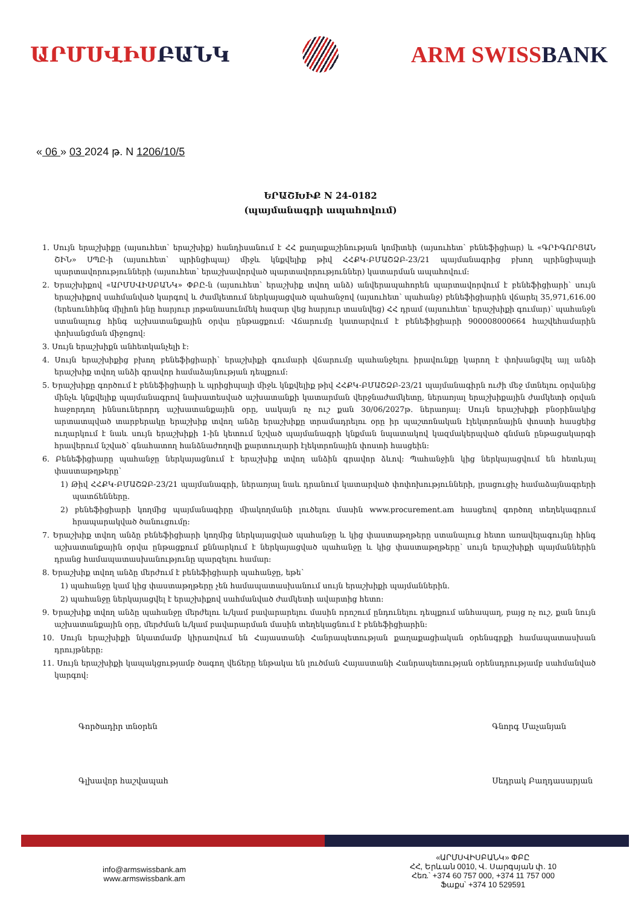ԱՐՄՍՎԻՍԲԱՆԿ ARM SWISSBANK
« 06 » 03 2024 թ. N 1206/10/5
ԵՐԱՇԽԻՔ N 24-0182
(պայմանագրի ապահովում)
1. Սույն երաշխիքը (այսուհետ՝ երաշխիք) հանդիսանում է ՀՀ քաղաքաշինության կոմիտեի (այսուհետ՝ բենեֆիցիար) և «ԳՐԻԳՈՐՅԱՆ ՇԻՆ» ՍՊԸ-ի (այսուհետ՝ պրինցիպալ) միջև կնքվելիք թիվ ՀՀՔԿ-ԲՄԱՇՁԲ-23/21 պայմանագրից բխող պրինցիպալի պարտավորությունների (այսուհետ՝ երաշխավորված պարտավորություններ) կատարման ապահովում:
2. Երաշխիքով «ԱՐՄՍՎԻՍԲԱՆԿ» ՓԲԸ-ն (այսուհետ՝ երաշխիք տվող անձ) անվերապահորեն պարտավորվում է բենեֆիցիարի՝ սույն երաշխիքով սահմանված կարգով և ժամկետում ներկայացված պահանջով (այսուհետ՝ պահանջ) բենեֆիցիարին վճարել 35,971,616.00 (երեսունհինգ միլիոն ինը հարյուր յոթանասունմեկ հազար վեց հարյուր տասնվեց) ՀՀ դրամ (այսուհետ՝ երաշխիքի գումար)՝ պահանջն ստանալուց հինգ աշխատանքային օրվա ընթացքում: Վճարումը կատարվում է բենեֆիցիարի 900008000664 հաշվեհամարին փոխանցման միջոցով:
3. Սույն երաշխիքն անհետկանչելի է:
4. Սույն երաշխիքից բխող բենեֆիցիարի՝ երաշխիքի գումարի վճարումը պահանջելու իրավունքը կարող է փոխանցվել այլ անձի երաշխիք տվող անձի գրավոր համաձայնության դեպքում:
5. Երաշխիքը գործում է բենեֆիցիարի և պրիցիպալի միջև կնքվելիք թիվ ՀՀՔԿ-ԲՄԱՇՁԲ-23/21 պայմանագիրն ուժի մեջ մտնելու օրվանից մինչև կնքվելիք պայմանագրով նախատեսված աշխատանքի կատարման վերջնաժամկետը, ներառյալ երաշխիքային ժամկետի օրվան հաջորդող իննսուներորդ աշխատանքային օրը, սակայն ոչ ուշ քան 30/06/2027թ. ներառյալ: Սույն երաշխիքի բնօրինակից արտատպված տարբերակը երաշխիք տվող անձը երաշխիքը տրամադրելու օրը իր պաշտոնական էլեկտրոնային փոստի հասցեից ուղարկում է նաև սույն երաշխիքի 1-ին կետում նշված պայմանագրի կնքման նպատակով կազմակերպված գնման ընթացակարգի հրավերում նշված՝ գնահատող հանձնաժողովի քարտուղարի էլեկտրոնային փոստի հասցեին:
6. Բենեֆիցիարը պահանջը ներկայացնում է երաշխիք տվող անձին գրավոր ձևով: Պահանջին կից ներկայացվում են հետևյալ փաստաթղթերը՝
1) Թիվ ՀՀՔԿ-ԲՄԱՇՁԲ-23/21 պայմանագրի, ներառյալ նաև դրանում կատարված փոփոխությունների, լրացուցիչ համաձայնագրերի պատճենները.
2) բենեֆիցիարի կողմից պայմանագիրը միակողմանի լուծելու մասին www.procurement.am հասցեով գործող տեղեկագրում հրապարակված ծանուցումը:
7. Երաշխիք տվող անձը բենեֆիցիարի կողմից ներկայացված պահանջը և կից փաստաթղթերը ստանալուց հետո առավելագույնը հինգ աշխատանքային օրվա ընթացքում քննարկում է ներկայացված պահանջը և կից փաստաթղթերը՝ սույն երաշխիքի պայմաններին դրանց համապատասխանությունը պարզելու համար:
8. Երաշխիք տվող անձը մերժում է բենեֆիցիարի պահանջը, եթե՝
1) պահանջը կամ կից փաստաթղթերը չեն համապատասխանում սույն երաշխիքի պայմաններին.
2) պահանջը ներկայացվել է երաշխիքով սահմանված ժամկետի ավարտից հետո:
9. Երաշխիք տվող անձը պահանջը մերժելու և/կամ բավարարելու մասին որոշում ընդունելու դեպքում անհապաղ, բայց ոչ ուշ, քան նույն աշխատանքային օրը, մերժման և/կամ բավարարման մասին տեղեկացնում է բենեֆիցիարին:
10. Սույն երաշխիքի նկատմամբ կիրառվում են Հայաստանի Հանրապետության քաղաքացիական օրենսգրքի համապատասխան դրույթները:
11. Սույն երաշխիքի կապակցությամբ ծագող վեճերը ենթակա են լուծման Հայաստանի Հանրապետության օրենսդրությամբ սահմանված կարգով:
Գործադիր տնօրեն
Գլխավոր հաշվապահ
Գնորգ Մաչանյան
Սեդրակ Բաղդասարյան
info@armswissbank.am
www.armswissbank.am
«ԱՐՄՍՎԻՍԲԱՆԿ» ՓԲԸ
ՀՀ, Երևան 0010, Վ. Սարգսյան փ. 10
Հեռ.՝ +374 60 757 000, +374 11 757 000
Ֆաքս՝ +374 10 529591